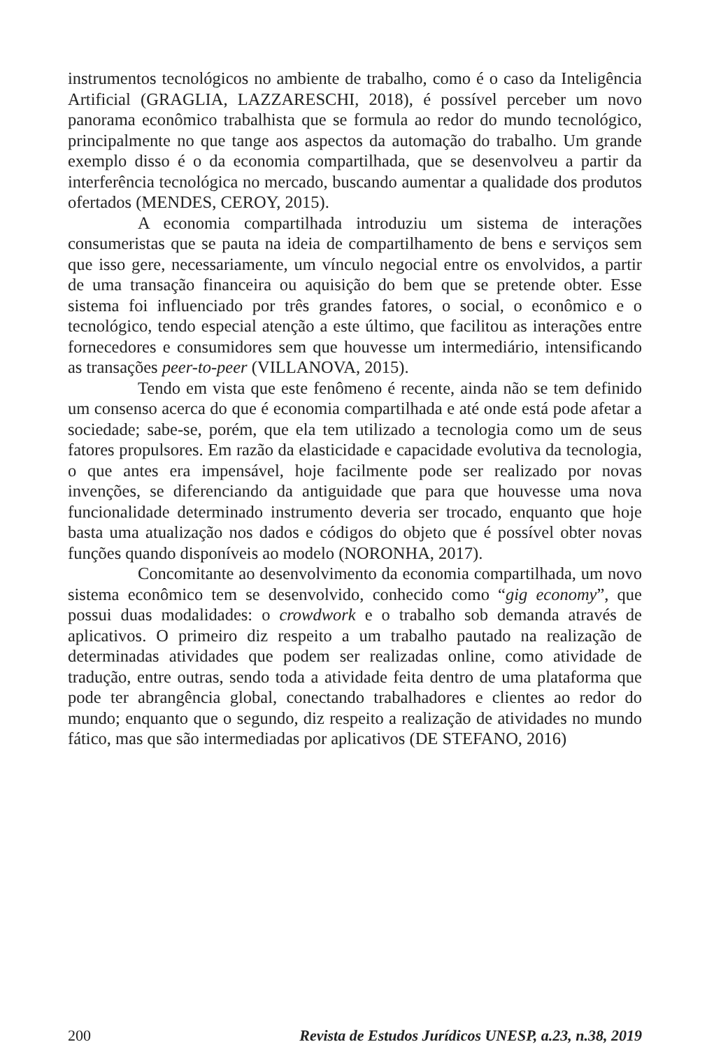instrumentos tecnológicos no ambiente de trabalho, como é o caso da Inteligência Artificial (GRAGLIA, LAZZARESCHI, 2018), é possível perceber um novo panorama econômico trabalhista que se formula ao redor do mundo tecnológico, principalmente no que tange aos aspectos da automação do trabalho. Um grande exemplo disso é o da economia compartilhada, que se desenvolveu a partir da interferência tecnológica no mercado, buscando aumentar a qualidade dos produtos ofertados (MENDES, CEROY, 2015).
A economia compartilhada introduziu um sistema de interações consumeristas que se pauta na ideia de compartilhamento de bens e serviços sem que isso gere, necessariamente, um vínculo negocial entre os envolvidos, a partir de uma transação financeira ou aquisição do bem que se pretende obter. Esse sistema foi influenciado por três grandes fatores, o social, o econômico e o tecnológico, tendo especial atenção a este último, que facilitou as interações entre fornecedores e consumidores sem que houvesse um intermediário, intensificando as transações peer-to-peer (VILLANOVA, 2015).
Tendo em vista que este fenômeno é recente, ainda não se tem definido um consenso acerca do que é economia compartilhada e até onde está pode afetar a sociedade; sabe-se, porém, que ela tem utilizado a tecnologia como um de seus fatores propulsores. Em razão da elasticidade e capacidade evolutiva da tecnologia, o que antes era impensável, hoje facilmente pode ser realizado por novas invenções, se diferenciando da antiguidade que para que houvesse uma nova funcionalidade determinado instrumento deveria ser trocado, enquanto que hoje basta uma atualização nos dados e códigos do objeto que é possível obter novas funções quando disponíveis ao modelo (NORONHA, 2017).
Concomitante ao desenvolvimento da economia compartilhada, um novo sistema econômico tem se desenvolvido, conhecido como “gig economy”, que possui duas modalidades: o crowdwork e o trabalho sob demanda através de aplicativos. O primeiro diz respeito a um trabalho pautado na realização de determinadas atividades que podem ser realizadas online, como atividade de tradução, entre outras, sendo toda a atividade feita dentro de uma plataforma que pode ter abrangência global, conectando trabalhadores e clientes ao redor do mundo; enquanto que o segundo, diz respeito a realização de atividades no mundo fático, mas que são intermediadas por aplicativos (DE STEFANO, 2016)
200 Revista de Estudos Jurídicos UNESP, a.23, n.38, 2019